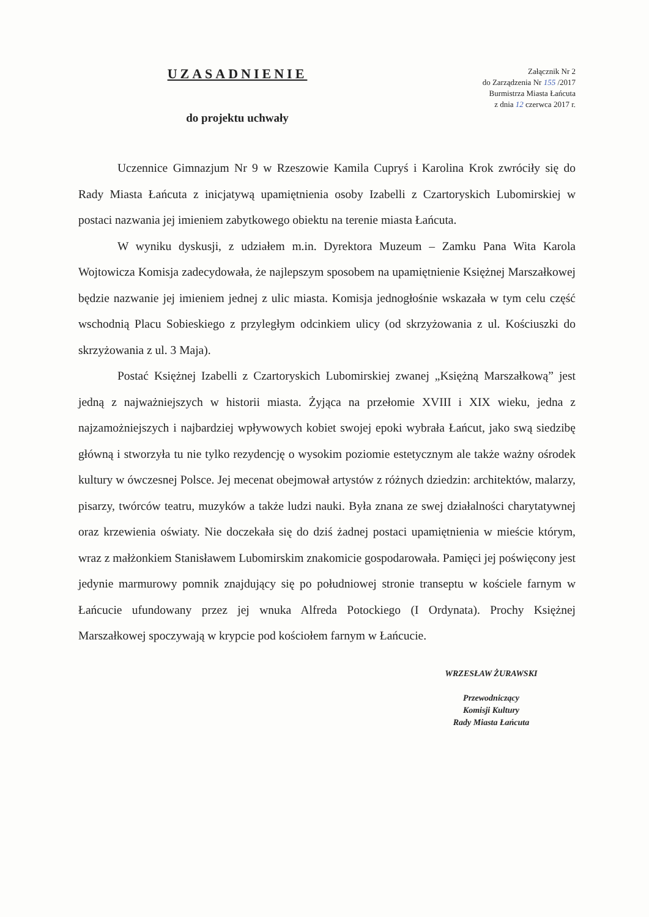UZASADNIENIE
do projektu uchwały
Załącznik Nr 2
do Zarządzenia Nr 155 /2017
Burmistrza Miasta Łańcuta
z dnia 12 czerwca 2017 r.
Uczennice Gimnazjum Nr 9 w Rzeszowie Kamila Cupryś i Karolina Krok zwróciły się do Rady Miasta Łańcuta z inicjatywą upamiętnienia osoby Izabelli z Czartoryskich Lubomirskiej w postaci nazwania jej imieniem zabytkowego obiektu na terenie miasta Łańcuta.
W wyniku dyskusji, z udziałem m.in. Dyrektora Muzeum – Zamku Pana Wita Karola Wojtowicza Komisja zadecydowała, że najlepszym sposobem na upamiętnienie Księżnej Marszałkowej będzie nazwanie jej imieniem jednej z ulic miasta. Komisja jednogłośnie wskazała w tym celu część wschodnią Placu Sobieskiego z przyległym odcinkiem ulicy (od skrzyżowania z ul. Kościuszki do skrzyżowania z ul. 3 Maja).
Postać Księżnej Izabelli z Czartoryskich Lubomirskiej zwanej „Księżną Marszałkową” jest jedną z najważniejszych w historii miasta. Żyjąca na przełomie XVIII i XIX wieku, jedna z najzamożniejszych i najbardziej wpływowych kobiet swojej epoki wybrała Łańcut, jako swą siedzibę główną i stworzyła tu nie tylko rezydencję o wysokim poziomie estetycznym ale także ważny ośrodek kultury w ówczesnej Polsce. Jej mecenat obejmował artystów z różnych dziedzin: architektów, malarzy, pisarzy, twórców teatru, muzyków a także ludzi nauki. Była znana ze swej działalności charytatywnej oraz krzewienia oświaty. Nie doczekała się do dziś żadnej postaci upamiętnienia w mieście którym, wraz z małżonkiem Stanisławem Lubomirskim znakomicie gospodarowała. Pamięci jej poświęcony jest jedynie marmurowy pomnik znajdujący się po południowej stronie transeptu w kościele farnym w Łańcucie ufundowany przez jej wnuka Alfreda Potockiego (I Ordynata). Prochy Księżnej Marszałkowej spoczywają w krypcie pod kościołem farnym w Łańcucie.
WRZESŁAW ŻURAWSKI
Przewodniczący
Komisji Kultury
Rady Miasta Łańcuta